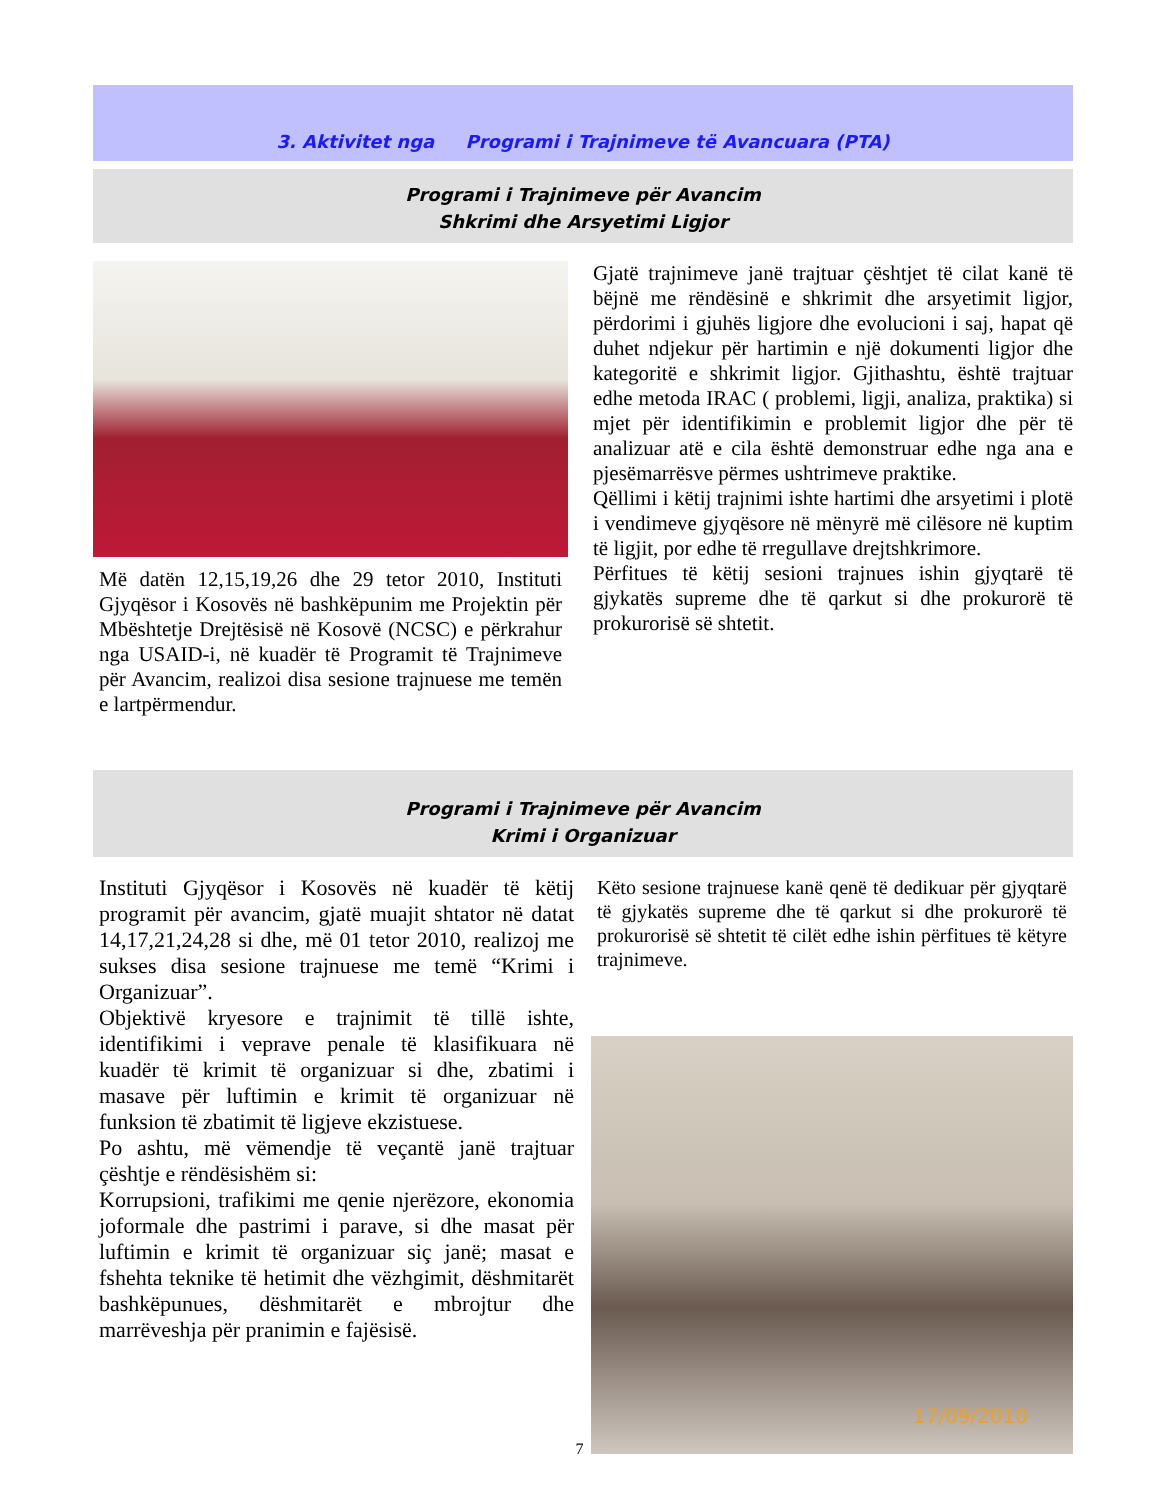3. Aktivitet nga Programi i Trajnimeve të Avancuara (PTA)
Programi i Trajnimeve për Avancim
Shkrimi dhe Arsyetimi Ligjor
Më datën 12,15,19,26 dhe 29 tetor 2010, Instituti Gjyqësor i Kosovës në bashkëpunim me Projektin për Mbështetje Drejtësisë në Kosovë (NCSC) e përkrahur nga USAID-i, në kuadër të Programit të Trajnimeve për Avancim, realizoi disa sesione trajnuese me temën e lartpërmendur.
Gjatë trajnimeve janë trajtuar çështjet të cilat kanë të bëjnë me rëndësinë e shkrimit dhe arsyetimit ligjor, përdorimi i gjuhës ligjore dhe evolucioni i saj, hapat që duhet ndjekur për hartimin e një dokumenti ligjor dhe kategoritë e shkrimit ligjor. Gjithashtu, është trajtuar edhe metoda IRAC ( problemi, ligji, analiza, praktika) si mjet për identifikimin e problemit ligjor dhe për të analizuar atë e cila është demonstruar edhe nga ana e pjesëmarrësve përmes ushtrimeve praktike.
Qëllimi i këtij trajnimi ishte hartimi dhe arsyetimi i plotë i vendimeve gjyqësore në mënyrë më cilësore në kuptim të ligjit, por edhe të rregullave drejtshkrimore.
Përfitues të këtij sesioni trajnues ishin gjyqtarë të gjykatës supreme dhe të qarkut si dhe prokurorë të prokurorisë së shtetit.
Programi i Trajnimeve për Avancim
Krimi i Organizuar
Instituti Gjyqësor i Kosovës në kuadër të këtij programit për avancim, gjatë muajit shtator në datat 14,17,21,24,28 si dhe, më 01 tetor 2010, realizoj me sukses disa sesione trajnuese me temë “Krimi i Organizuar”.
Objektivë kryesore e trajnimit të tillë ishte, identifikimi i veprave penale të klasifikuara në kuadër të krimit të organizuar si dhe, zbatimi i masave për luftimin e krimit të organizuar në funksion të zbatimit të ligjeve ekzistuese.
Po ashtu, më vëmendje të veçantë janë trajtuar çështje e rëndësishëm si:
Korrupsioni, trafikimi me qenie njerëzore, ekonomia joformale dhe pastrimi i parave, si dhe masat për luftimin e krimit të organizuar siç janë; masat e fshehta teknike të hetimit dhe vëzhgimit, dëshmitarët bashkëpunues, dëshmitarët e mbrojtur dhe marrëveshja për pranimin e fajësisë.
Këto sesione trajnuese kanë qenë të dedikuar për gjyqtarë të gjykatës supreme dhe të qarkut si dhe prokurorë të prokurorisë së shtetit të cilët edhe ishin përfitues të këtyre trajnimeve.
17/09/2010
7